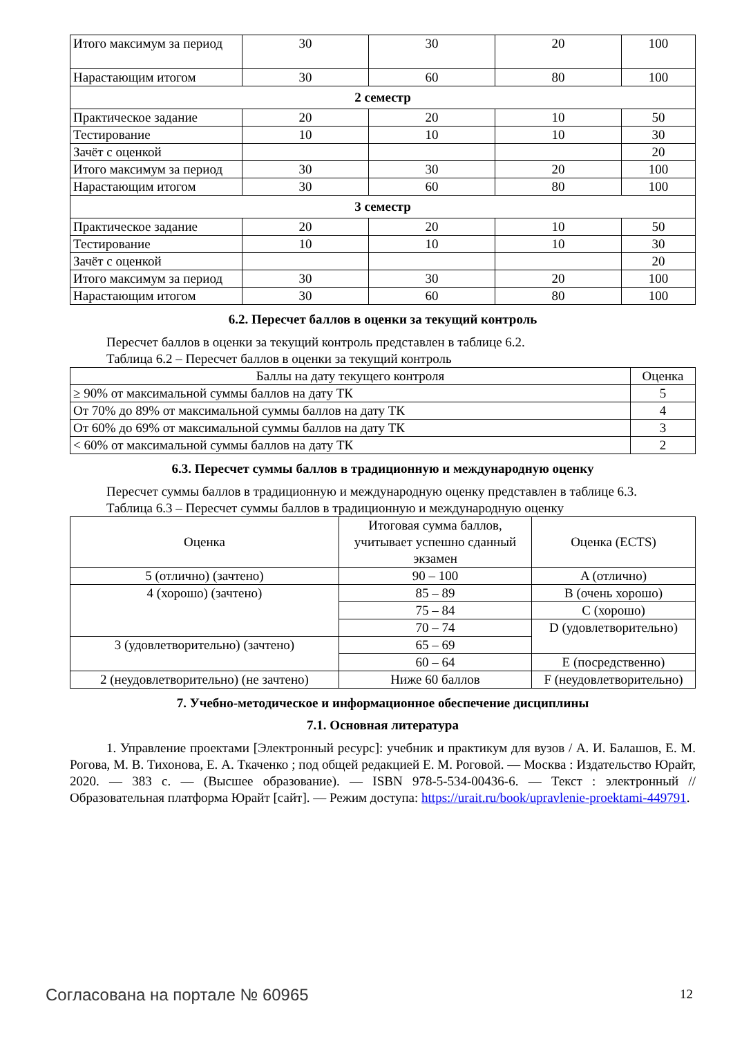| Итого максимум за период | 30 | 30 | 20 | 100 |
| Нарастающим итогом | 30 | 60 | 80 | 100 |
| 2 семестр | | | | |
| Практическое задание | 20 | 20 | 10 | 50 |
| Тестирование | 10 | 10 | 10 | 30 |
| Зачёт с оценкой | | | | 20 |
| Итого максимум за период | 30 | 30 | 20 | 100 |
| Нарастающим итогом | 30 | 60 | 80 | 100 |
| 3 семестр | | | | |
| Практическое задание | 20 | 20 | 10 | 50 |
| Тестирование | 10 | 10 | 10 | 30 |
| Зачёт с оценкой | | | | 20 |
| Итого максимум за период | 30 | 30 | 20 | 100 |
| Нарастающим итогом | 30 | 60 | 80 | 100 |
6.2. Пересчет баллов в оценки за текущий контроль
Пересчет баллов в оценки за текущий контроль представлен в таблице 6.2.
Таблица 6.2 – Пересчет баллов в оценки за текущий контроль
| Баллы на дату текущего контроля | Оценка |
| --- | --- |
| ≥ 90% от максимальной суммы баллов на дату ТК | 5 |
| От 70% до 89% от максимальной суммы баллов на дату ТК | 4 |
| От 60% до 69% от максимальной суммы баллов на дату ТК | 3 |
| < 60% от максимальной суммы баллов на дату ТК | 2 |
6.3. Пересчет суммы баллов в традиционную и международную оценку
Пересчет суммы баллов в традиционную и международную оценку представлен в таблице 6.3.
Таблица 6.3 – Пересчет суммы баллов в традиционную и международную оценку
| Оценка | Итоговая сумма баллов, учитывает успешно сданный экзамен | Оценка (ECTS) |
| --- | --- | --- |
| 5 (отлично) (зачтено) | 90 – 100 | A (отлично) |
| 4 (хорошо) (зачтено) | 85 – 89 | B (очень хорошо) |
| | 75 – 84 | C (хорошо) |
| | 70 – 74 | D (удовлетворительно) |
| 3 (удовлетворительно) (зачтено) | 65 – 69 | |
| | 60 – 64 | E (посредственно) |
| 2 (неудовлетворительно) (не зачтено) | Ниже 60 баллов | F (неудовлетворительно) |
7. Учебно-методическое и информационное обеспечение дисциплины
7.1. Основная литература
1. Управление проектами [Электронный ресурс]: учебник и практикум для вузов / А. И. Балашов, Е. М. Рогова, М. В. Тихонова, Е. А. Ткаченко ; под общей редакцией Е. М. Роговой. — Москва : Издательство Юрайт, 2020. — 383 с. — (Высшее образование). — ISBN 978-5-534-00436-6. — Текст : электронный // Образовательная платформа Юрайт [сайт]. — Режим доступа: https://urait.ru/book/upravlenie-proektami-449791.
Согласована на портале № 60965 12